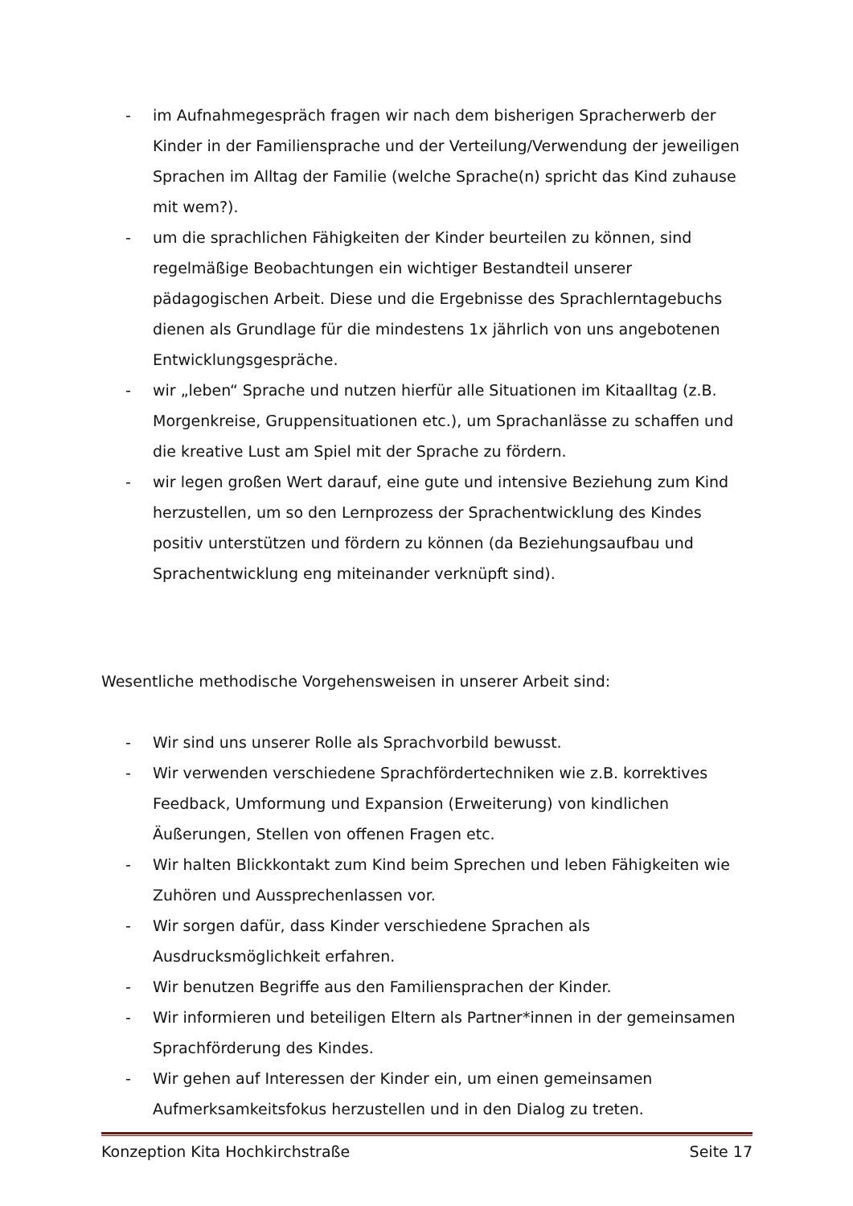- im Aufnahmegespräch fragen wir nach dem bisherigen Spracherwerb der Kinder in der Familiensprache und der Verteilung/Verwendung der jeweiligen Sprachen im Alltag der Familie (welche Sprache(n) spricht das Kind zuhause mit wem?).
- um die sprachlichen Fähigkeiten der Kinder beurteilen zu können, sind regelmäßige Beobachtungen ein wichtiger Bestandteil unserer pädagogischen Arbeit. Diese und die Ergebnisse des Sprachlerntagebuchs dienen als Grundlage für die mindestens 1x jährlich von uns angebotenen Entwicklungsgespräche.
- wir „leben“ Sprache und nutzen hierfür alle Situationen im Kitaalltag (z.B. Morgenkreise, Gruppensituationen etc.), um Sprachanlässe zu schaffen und die kreative Lust am Spiel mit der Sprache zu fördern.
- wir legen großen Wert darauf, eine gute und intensive Beziehung zum Kind herzustellen, um so den Lernprozess der Sprachentwicklung des Kindes positiv unterstützen und fördern zu können (da Beziehungsaufbau und Sprachentwicklung eng miteinander verknüpft sind).
Wesentliche methodische Vorgehensweisen in unserer Arbeit sind:
- Wir sind uns unserer Rolle als Sprachvorbild bewusst.
- Wir verwenden verschiedene Sprachfördertechniken wie z.B. korrektives Feedback, Umformung und Expansion (Erweiterung) von kindlichen Äußerungen, Stellen von offenen Fragen etc.
- Wir halten Blickkontakt zum Kind beim Sprechen und leben Fähigkeiten wie Zuhören und Aussprechenlassen vor.
- Wir sorgen dafür, dass Kinder verschiedene Sprachen als Ausdrucksmöglichkeit erfahren.
- Wir benutzen Begriffe aus den Familiensprachen der Kinder.
- Wir informieren und beteiligen Eltern als Partner*innen in der gemeinsamen Sprachförderung des Kindes.
- Wir gehen auf Interessen der Kinder ein, um einen gemeinsamen Aufmerksamkeitsfokus herzustellen und in den Dialog zu treten.
Konzeption Kita Hochkirchstraße Seite 17